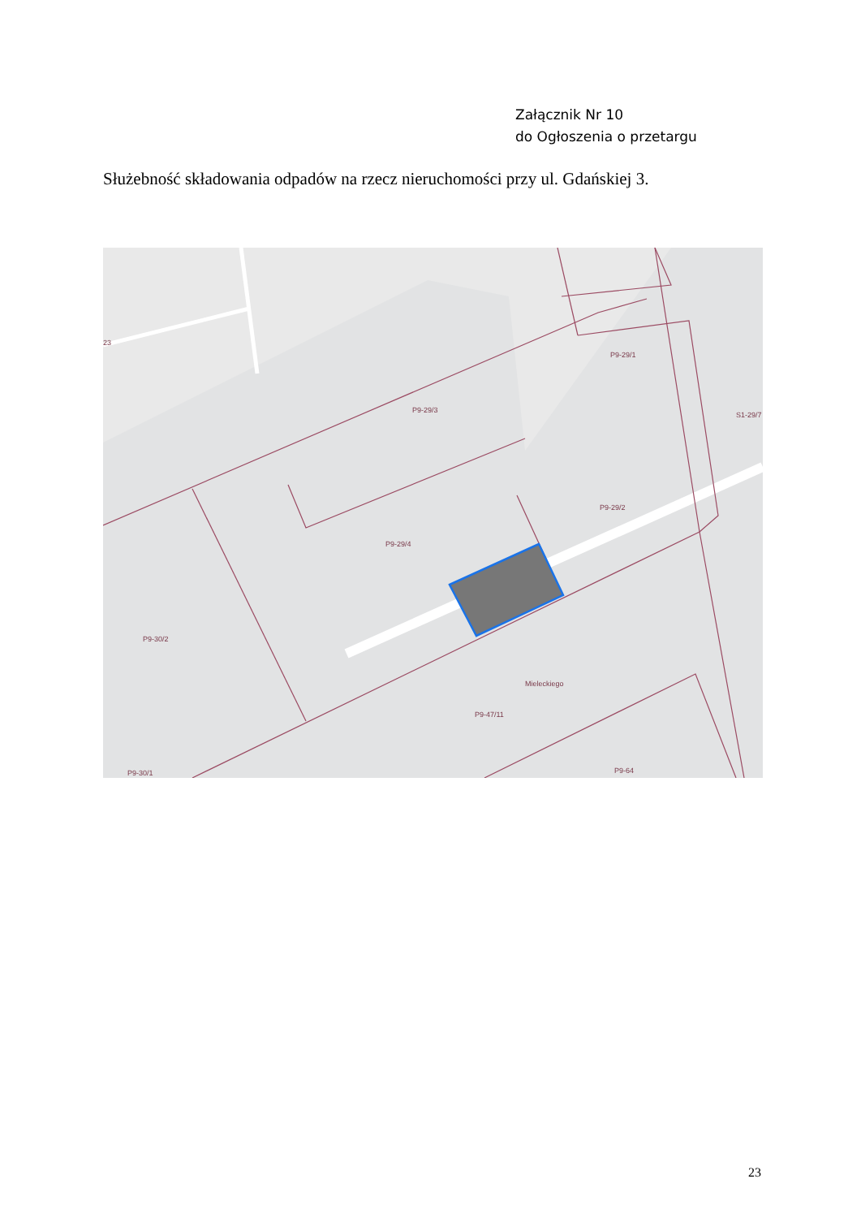Załącznik Nr 10
do Ogłoszenia o przetargu
Służebność składowania odpadów na rzecz nieruchomości przy ul. Gdańskiej 3.
P9-29/3
P9-29/1
S1-29/7
P9-29/2
P9-29/4
P9-30/2
P9-47/11
P9-30/1
P9-64
Mieleckiego
23
23